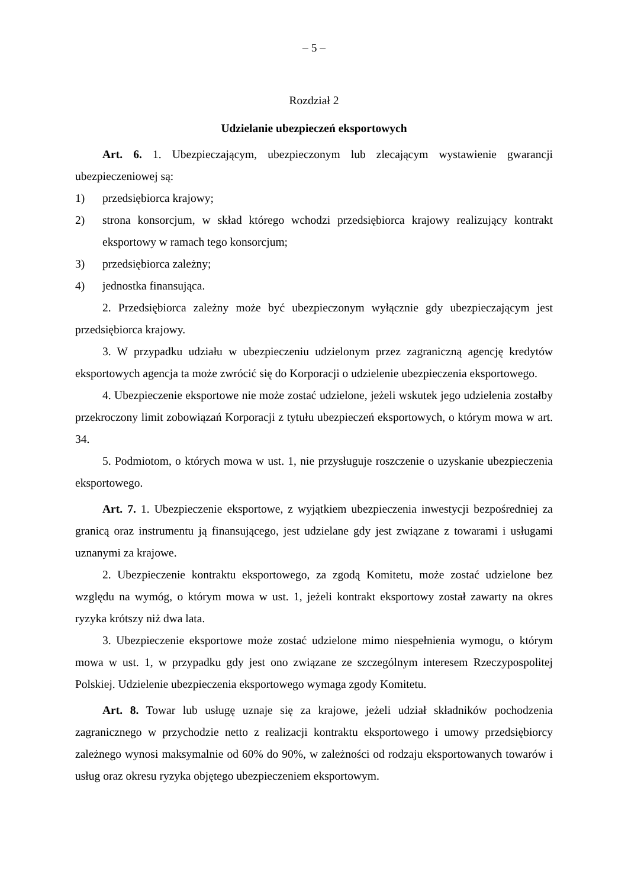– 5 –
Rozdział 2
Udzielanie ubezpieczeń eksportowych
Art. 6. 1. Ubezpieczającym, ubezpieczonym lub zlecającym wystawienie gwarancji ubezpieczeniowej są:
1) przedsiębiorca krajowy;
2) strona konsorcjum, w skład którego wchodzi przedsiębiorca krajowy realizujący kontrakt eksportowy w ramach tego konsorcjum;
3) przedsiębiorca zależny;
4) jednostka finansująca.
2. Przedsiębiorca zależny może być ubezpieczonym wyłącznie gdy ubezpieczającym jest przedsiębiorca krajowy.
3. W przypadku udziału w ubezpieczeniu udzielonym przez zagraniczną agencję kredytów eksportowych agencja ta może zwrócić się do Korporacji o udzielenie ubezpieczenia eksportowego.
4. Ubezpieczenie eksportowe nie może zostać udzielone, jeżeli wskutek jego udzielenia zostałby przekroczony limit zobowiązań Korporacji z tytułu ubezpieczeń eksportowych, o którym mowa w art. 34.
5. Podmiotom, o których mowa w ust. 1, nie przysługuje roszczenie o uzyskanie ubezpieczenia eksportowego.
Art. 7. 1. Ubezpieczenie eksportowe, z wyjątkiem ubezpieczenia inwestycji bezpośredniej za granicą oraz instrumentu ją finansującego, jest udzielane gdy jest związane z towarami i usługami uznanymi za krajowe.
2. Ubezpieczenie kontraktu eksportowego, za zgodą Komitetu, może zostać udzielone bez względu na wymóg, o którym mowa w ust. 1, jeżeli kontrakt eksportowy został zawarty na okres ryzyka krótszy niż dwa lata.
3. Ubezpieczenie eksportowe może zostać udzielone mimo niespełnienia wymogu, o którym mowa w ust. 1, w przypadku gdy jest ono związane ze szczególnym interesem Rzeczypospolitej Polskiej. Udzielenie ubezpieczenia eksportowego wymaga zgody Komitetu.
Art. 8. Towar lub usługę uznaje się za krajowe, jeżeli udział składników pochodzenia zagranicznego w przychodzie netto z realizacji kontraktu eksportowego i umowy przedsiębiorcy zależnego wynosi maksymalnie od 60% do 90%, w zależności od rodzaju eksportowanych towarów i usług oraz okresu ryzyka objętego ubezpieczeniem eksportowym.